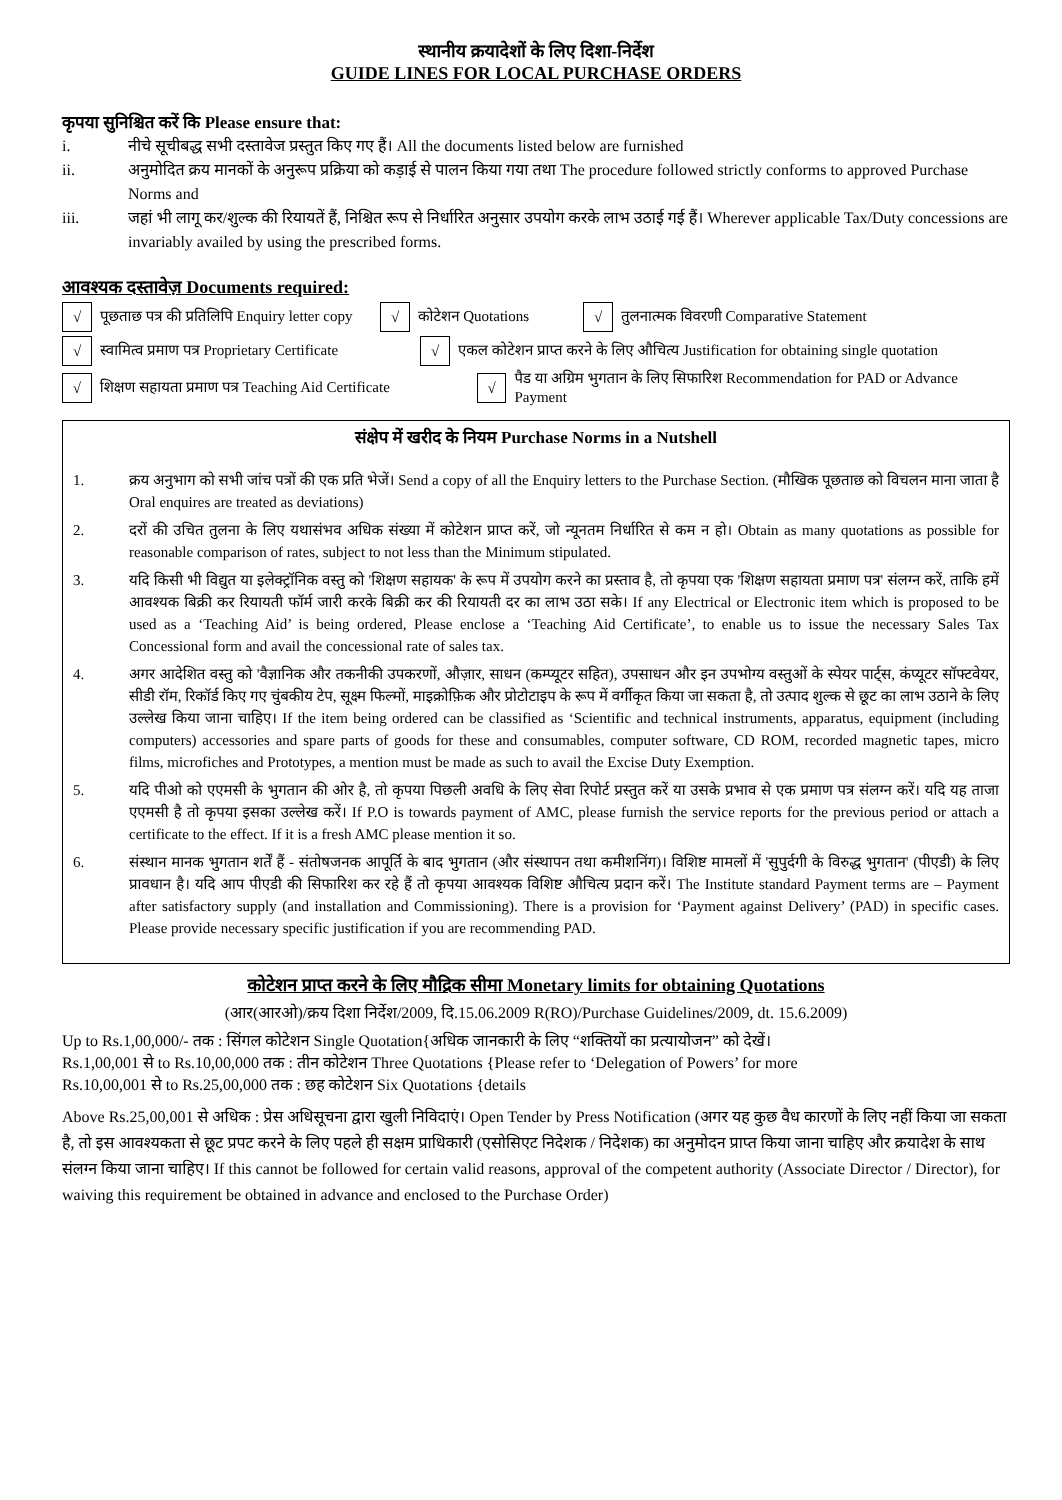स्थानीय क्रयादेशों के लिए दिशा-निर्देश
GUIDE LINES FOR LOCAL PURCHASE ORDERS
कृपया सुनिश्चित करें कि Please ensure that:
i. नीचे सूचीबद्ध सभी दस्तावेज प्रस्तुत किए गए हैं। All the documents listed below are furnished
ii. अनुमोदित क्रय मानकों के अनुरूप प्रक्रिया को कड़ाई से पालन किया गया तथा The procedure followed strictly conforms to approved Purchase Norms and
iii. जहां भी लागू कर/शुल्क की रियायतें हैं, निश्चित रूप से निर्धारित अनुसार उपयोग करके लाभ उठाई गई हैं। Wherever applicable Tax/Duty concessions are invariably availed by using the prescribed forms.
आवश्यक दस्तावेज़ Documents required:
√ पूछताछ पत्र की प्रतिलिपि Enquiry letter copy √ कोटेशन Quotations √ तुलनात्मक विवरणी Comparative Statement
√ स्वामित्व प्रमाण पत्र Proprietary Certificate √ एकल कोटेशन प्राप्त करने के लिए औचित्य Justification for obtaining single quotation
√ शिक्षण सहायता प्रमाण पत्र Teaching Aid Certificate √ पैड या अग्रिम भुगतान के लिए सिफारिश Recommendation for PAD or Advance Payment
संक्षेप में खरीद के नियम Purchase Norms in a Nutshell
1. क्रय अनुभाग को सभी जांच पत्रों की एक प्रति भेजें। Send a copy of all the Enquiry letters to the Purchase Section. (मौखिक पूछताछ को विचलन माना जाता है Oral enquires are treated as deviations)
2. दरों की उचित तुलना के लिए यथासंभव अधिक संख्या में कोटेशन प्राप्त करें, जो न्यूनतम निर्धारित से कम न हो। Obtain as many quotations as possible for reasonable comparison of rates, subject to not less than the Minimum stipulated.
3. यदि किसी भी विद्युत या इलेक्ट्रॉनिक वस्तु को 'शिक्षण सहायक' के रूप में उपयोग करने का प्रस्ताव है, तो कृपया एक 'शिक्षण सहायता प्रमाण पत्र' संलग्न करें, ताकि हमें आवश्यक बिक्री कर रियायती फॉर्म जारी करके बिक्री कर की रियायती दर का लाभ उठा सके। If any Electrical or Electronic item which is proposed to be used as a ‘Teaching Aid’ is being ordered, Please enclose a ‘Teaching Aid Certificate’, to enable us to issue the necessary Sales Tax Concessional form and avail the concessional rate of sales tax.
4. अगर आदेशित वस्तु को 'वैज्ञानिक और तकनीकी उपकरणों, औज़ार, साधन (कम्प्यूटर सहित), उपसाधन और इन उपभोग्य वस्तुओं के स्पेयर पार्ट्स, कंप्यूटर सॉफ्टवेयर, सीडी रॉम, रिकॉर्ड किए गए चुंबकीय टेप, सूक्ष्म फिल्मों, माइक्रोफ़िक और प्रोटोटाइप के रूप में वर्गीकृत किया जा सकता है, तो उत्पाद शुल्क से छूट का लाभ उठाने के लिए उल्लेख किया जाना चाहिए। If the item being ordered can be classified as ‘Scientific and technical instruments, apparatus, equipment (including computers) accessories and spare parts of goods for these and consumables, computer software, CD ROM, recorded magnetic tapes, micro films, microfiches and Prototypes, a mention must be made as such to avail the Excise Duty Exemption.
5. यदि पीओ को एएमसी के भुगतान की ओर है, तो कृपया पिछली अवधि के लिए सेवा रिपोर्ट प्रस्तुत करें या उसके प्रभाव से एक प्रमाण पत्र संलग्न करें। यदि यह ताजा एएमसी है तो कृपया इसका उल्लेख करें। If P.O is towards payment of AMC, please furnish the service reports for the previous period or attach a certificate to the effect. If it is a fresh AMC please mention it so.
6. संस्थान मानक भुगतान शर्तें हैं - संतोषजनक आपूर्ति के बाद भुगतान (और संस्थापन तथा कमीशनिंग)। विशिष्ट मामलों में 'सुपुर्दगी के विरुद्ध भुगतान' (पीएडी) के लिए प्रावधान है। यदि आप पीएडी की सिफारिश कर रहे हैं तो कृपया आवश्यक विशिष्ट औचित्य प्रदान करें। The Institute standard Payment terms are – Payment after satisfactory supply (and installation and Commissioning). There is a provision for ‘Payment against Delivery’ (PAD) in specific cases. Please provide necessary specific justification if you are recommending PAD.
कोटेशन प्राप्त करने के लिए मौद्रिक सीमा Monetary limits for obtaining Quotations
(आर(आरओ)/क्रय दिशा निर्देश/2009, दि.15.06.2009 R(RO)/Purchase Guidelines/2009, dt. 15.6.2009)
Up to Rs.1,00,000/- तक : सिंगल कोटेशन Single Quotation{अधिक जानकारी के लिए “शक्तियों का प्रत्यायोजन” को देखें।
Rs.1,00,001 से to Rs.10,00,000 तक : तीन कोटेशन Three Quotations {Please refer to ‘Delegation of Powers’ for more
Rs.10,00,001 से to Rs.25,00,000 तक : छह कोटेशन Six Quotations {details
Above Rs.25,00,001 से अधिक : प्रेस अधिसूचना द्वारा खुली निविदाएं। Open Tender by Press Notification (अगर यह कुछ वैध कारणों के लिए नहीं किया जा सकता है, तो इस आवश्यकता से छूट प्रपट करने के लिए पहले ही सक्षम प्राधिकारी (एसोसिएट निदेशक / निदेशक) का अनुमोदन प्राप्त किया जाना चाहिए और क्रयादेश के साथ संलग्न किया जाना चाहिए। If this cannot be followed for certain valid reasons, approval of the competent authority (Associate Director / Director), for waiving this requirement be obtained in advance and enclosed to the Purchase Order)